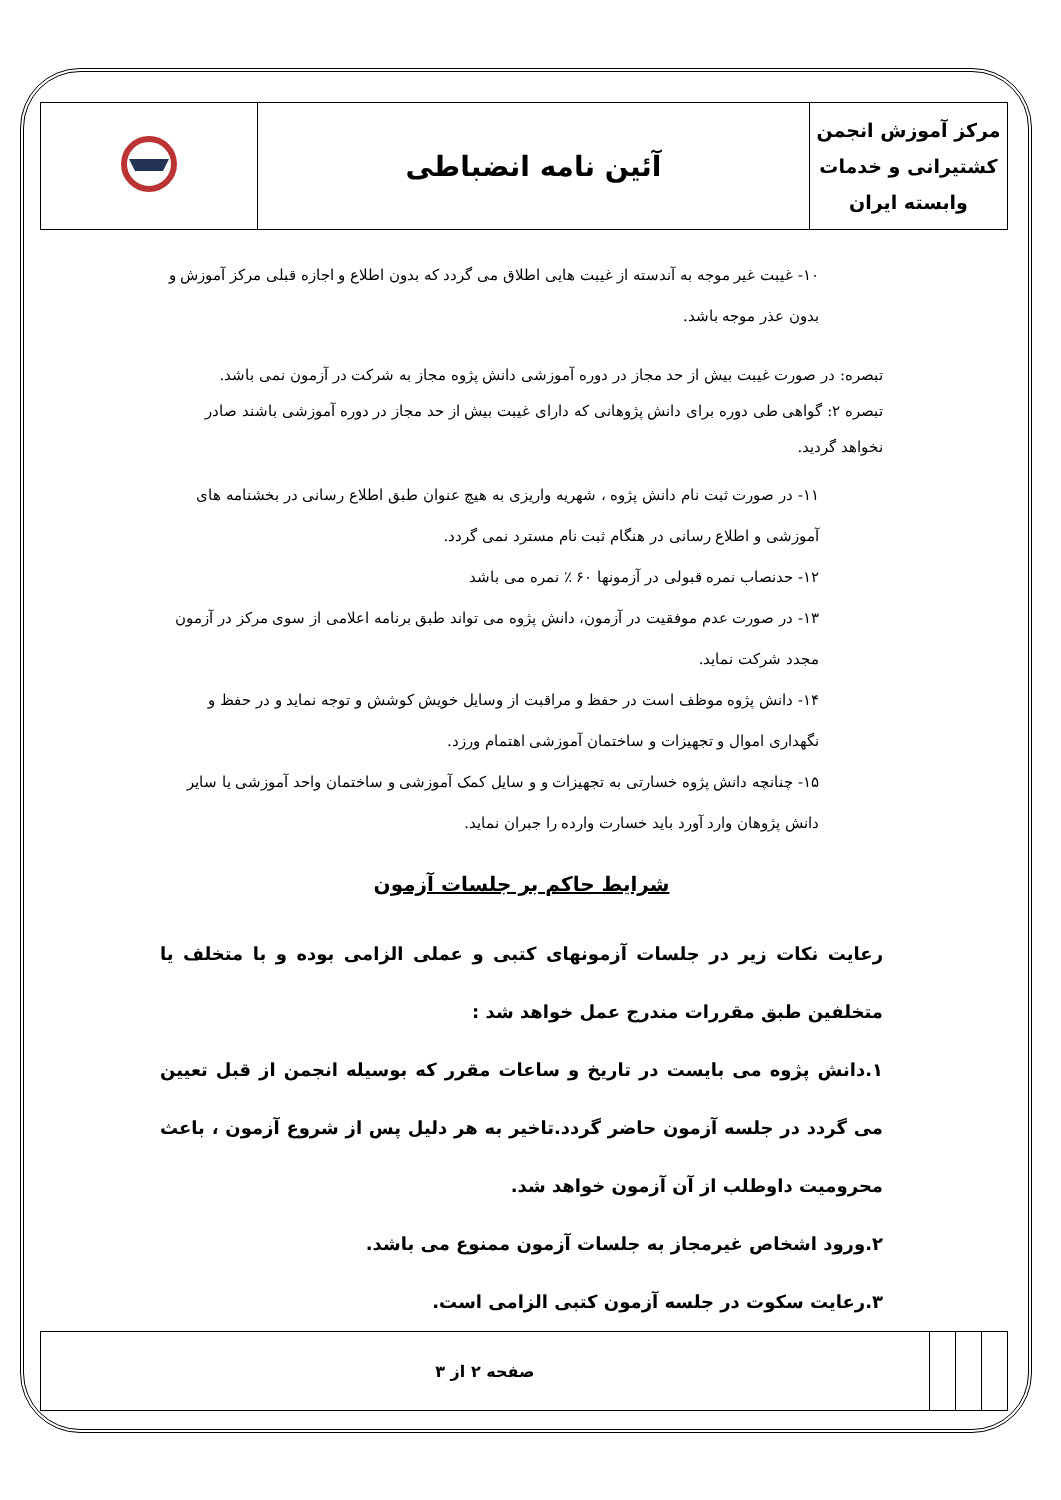| مرکز آموزش انجمن کشتیرانی و خدمات وابسته ایران | آئین نامه انضباطی | |
۱۰- غیبت غیر موجه به آندسته از غیبت هایی اطلاق می گردد که بدون اطلاع و اجازه قبلی مرکز آموزش و بدون عذر موجه باشد.
تبصره: در صورت غیبت بیش از حد مجاز در دوره آموزشی دانش پژوه مجاز به شرکت در آزمون نمی باشد.
تبصره ۲: گواهی طی دوره برای دانش پژوهانی که دارای غیبت بیش از حد مجاز در دوره آموزشی باشند صادر نخواهد گردید.
۱۱- در صورت ثبت نام دانش پژوه ، شهریه واریزی به هیچ عنوان طبق اطلاع رسانی در بخشنامه های آموزشی و اطلاع رسانی در هنگام ثبت نام مسترد نمی گردد.
۱۲- حدنصاب نمره قبولی در آزمونها ۶۰ ٪ نمره می باشد
۱۳- در صورت عدم موفقیت در آزمون، دانش پژوه می تواند طبق برنامه اعلامی از سوی مرکز در آزمون مجدد شرکت نماید.
۱۴- دانش پژوه موظف است در حفظ و مراقبت از وسایل خویش کوشش و توجه نماید و در حفظ و نگهداری اموال و تجهیزات و ساختمان آموزشی اهتمام ورزد.
۱۵- چنانچه دانش پژوه خسارتی به تجهیزات و و سایل کمک آموزشی و ساختمان واحد آموزشی یا سایر دانش پژوهان وارد آورد باید خسارت وارده را جبران نماید.
شرایط حاکم بر جلسات آزمون
رعایت نکات زیر در جلسات آزمونهای کتبی و عملی الزامی بوده و با متخلف یا متخلفین طبق مقررات مندرج عمل خواهد شد :
۱.دانش پژوه می بایست در تاریخ و ساعات مقرر که بوسیله انجمن از قبل تعیین می گردد در جلسه آزمون حاضر گردد.تاخیر به هر دلیل پس از شروع آزمون ، باعث محرومیت داوطلب از آن آزمون خواهد شد.
۲.ورود اشخاص غیرمجاز به جلسات آزمون ممنوع می باشد.
۳.رعایت سکوت در جلسه آزمون کتبی الزامی است.
| | | | صفحه ۲ از ۳ |